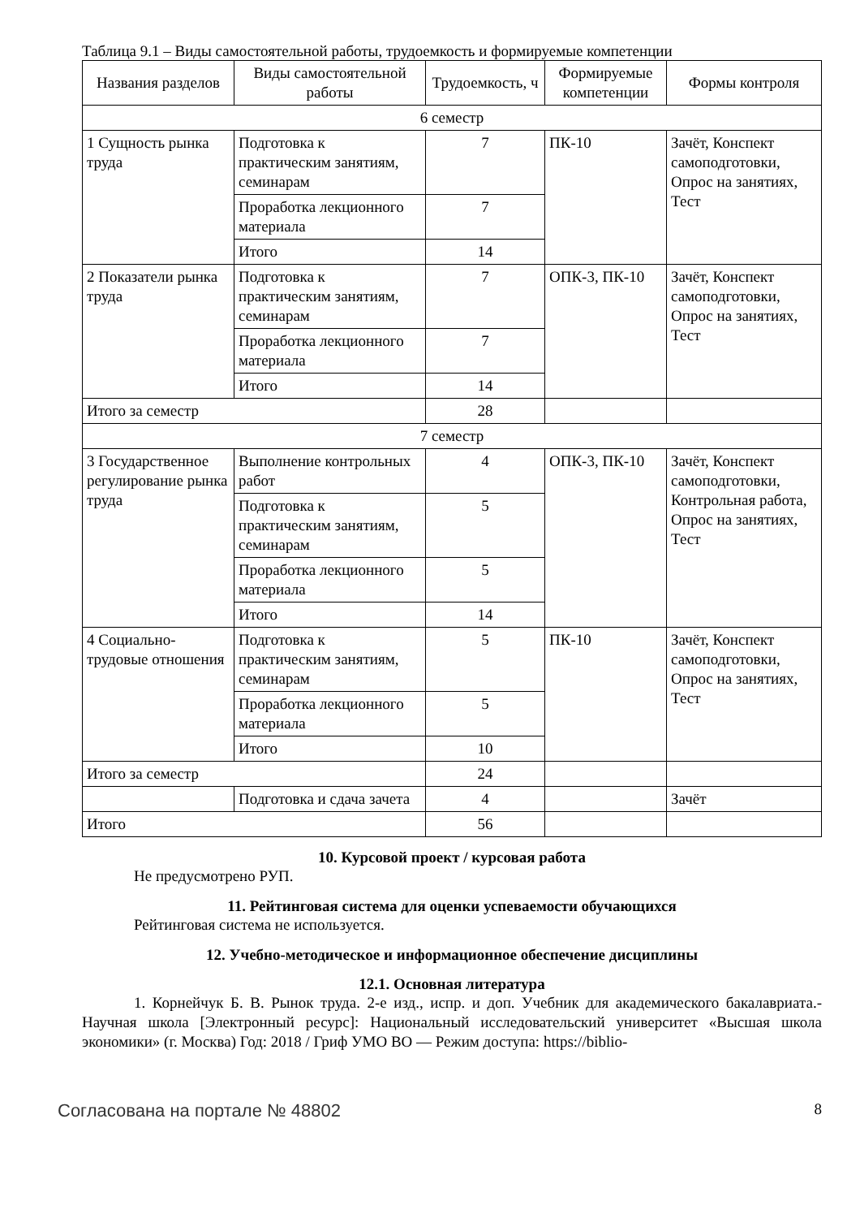Таблица 9.1 – Виды самостоятельной работы, трудоемкость и формируемые компетенции
| Названия разделов | Виды самостоятельной работы | Трудоемкость, ч | Формируемые компетенции | Формы контроля |
| --- | --- | --- | --- | --- |
| 6 семестр | | | | |
| 1 Сущность рынка труда | Подготовка к практическим занятиям, семинарам | 7 | ПК-10 | Зачёт, Конспект самоподготовки, Опрос на занятиях, Тест |
| | Проработка лекционного материала | 7 | | |
| | Итого | 14 | | |
| 2 Показатели рынка труда | Подготовка к практическим занятиям, семинарам | 7 | ОПК-3, ПК-10 | Зачёт, Конспект самоподготовки, Опрос на занятиях, Тест |
| | Проработка лекционного материала | 7 | | |
| | Итого | 14 | | |
| Итого за семестр | | 28 | | |
| 7 семестр | | | | |
| 3 Государственное регулирование рынка труда | Выполнение контрольных работ | 4 | ОПК-3, ПК-10 | Зачёт, Конспект самоподготовки, Контрольная работа, Опрос на занятиях, Тест |
| | Подготовка к практическим занятиям, семинарам | 5 | | |
| | Проработка лекционного материала | 5 | | |
| | Итого | 14 | | |
| 4 Социально-трудовые отношения | Подготовка к практическим занятиям, семинарам | 5 | ПК-10 | Зачёт, Конспект самоподготовки, Опрос на занятиях, Тест |
| | Проработка лекционного материала | 5 | | |
| | Итого | 10 | | |
| Итого за семестр | | 24 | | |
| | Подготовка и сдача зачета | 4 | | Зачёт |
| Итого | | 56 | | |
10. Курсовой проект / курсовая работа
Не предусмотрено РУП.
11. Рейтинговая система для оценки успеваемости обучающихся
Рейтинговая система не используется.
12. Учебно-методическое и информационное обеспечение дисциплины
12.1. Основная литература
1. Корнейчук Б. В. Рынок труда. 2-е изд., испр. и доп. Учебник для академического бакалавриата.- Научная школа [Электронный ресурс]: Национальный исследовательский университет «Высшая школа экономики» (г. Москва) Год: 2018 / Гриф УМО ВО — Режим доступа: https://biblio-
Согласована на портале № 48802 8